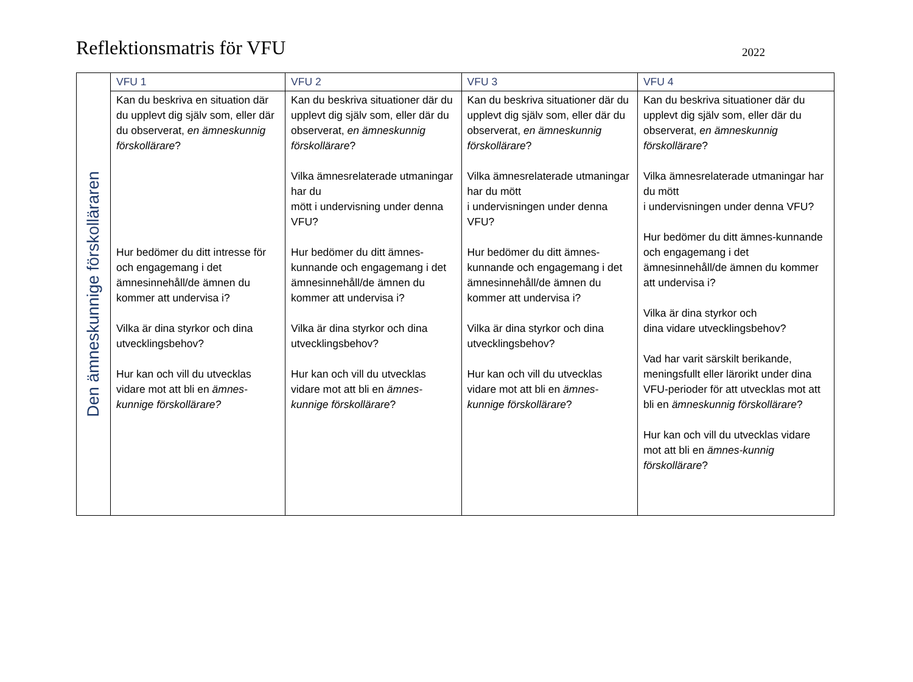Reflektionsmatris för VFU
2022
| Den ämneskunnige förskolläraren | VFU 1 | VFU 2 | VFU 3 | VFU 4 |
| | Kan du beskriva en situation där du upplevt dig själv som, eller där du observerat, en ämneskunnig förskollärare ? Hur bedömer du ditt intresse för och engagemang i det ämnesinnehåll/de ämnen du kommer att undervisa i? Vilka är dina styrkor och dina utvecklingsbehov? Hur kan och vill du utvecklas vidare mot att bli en ämnes-kunnige förskollärare? | Kan du beskriva situationer där du upplevt dig själv som, eller där du observerat, en ämneskunnig förskollärare ? Vilka ämnesrelaterade utmaningar har du mött i undervisning under denna VFU? Hur bedömer du ditt ämnes-kunnande och engagemang i det ämnesinnehåll/de ämnen du kommer att undervisa i? Vilka är dina styrkor och dina utvecklingsbehov? Hur kan och vill du utvecklas vidare mot att bli en ämnes-kunnige förskollärare ? | Kan du beskriva situationer där du upplevt dig själv som, eller där du observerat, en ämneskunnig förskollärare ? Vilka ämnesrelaterade utmaningar har du mött i undervisningen under denna VFU? Hur bedömer du ditt ämnes-kunnande och engagemang i det ämnesinnehåll/de ämnen du kommer att undervisa i? Vilka är dina styrkor och dina utvecklingsbehov? Hur kan och vill du utvecklas vidare mot att bli en ämnes-kunnige förskollärare ? | Kan du beskriva situationer där du upplevt dig själv som, eller där du observerat, en ämneskunnig förskollärare ? Vilka ämnesrelaterade utmaningar har du mött i undervisningen under denna VFU? Hur bedömer du ditt ämnes-kunnande och engagemang i det ämnesinnehåll/de ämnen du kommer att undervisa i? Vilka är dina styrkor och dina vidare utvecklingsbehov? Vad har varit särskilt berikande, meningsfullt eller lärorikt under dina VFU-perioder för att utvecklas mot att bli en ämneskunnig förskollärare ? Hur kan och vill du utvecklas vidare mot att bli en ämnes-kunnig förskollärare ? |